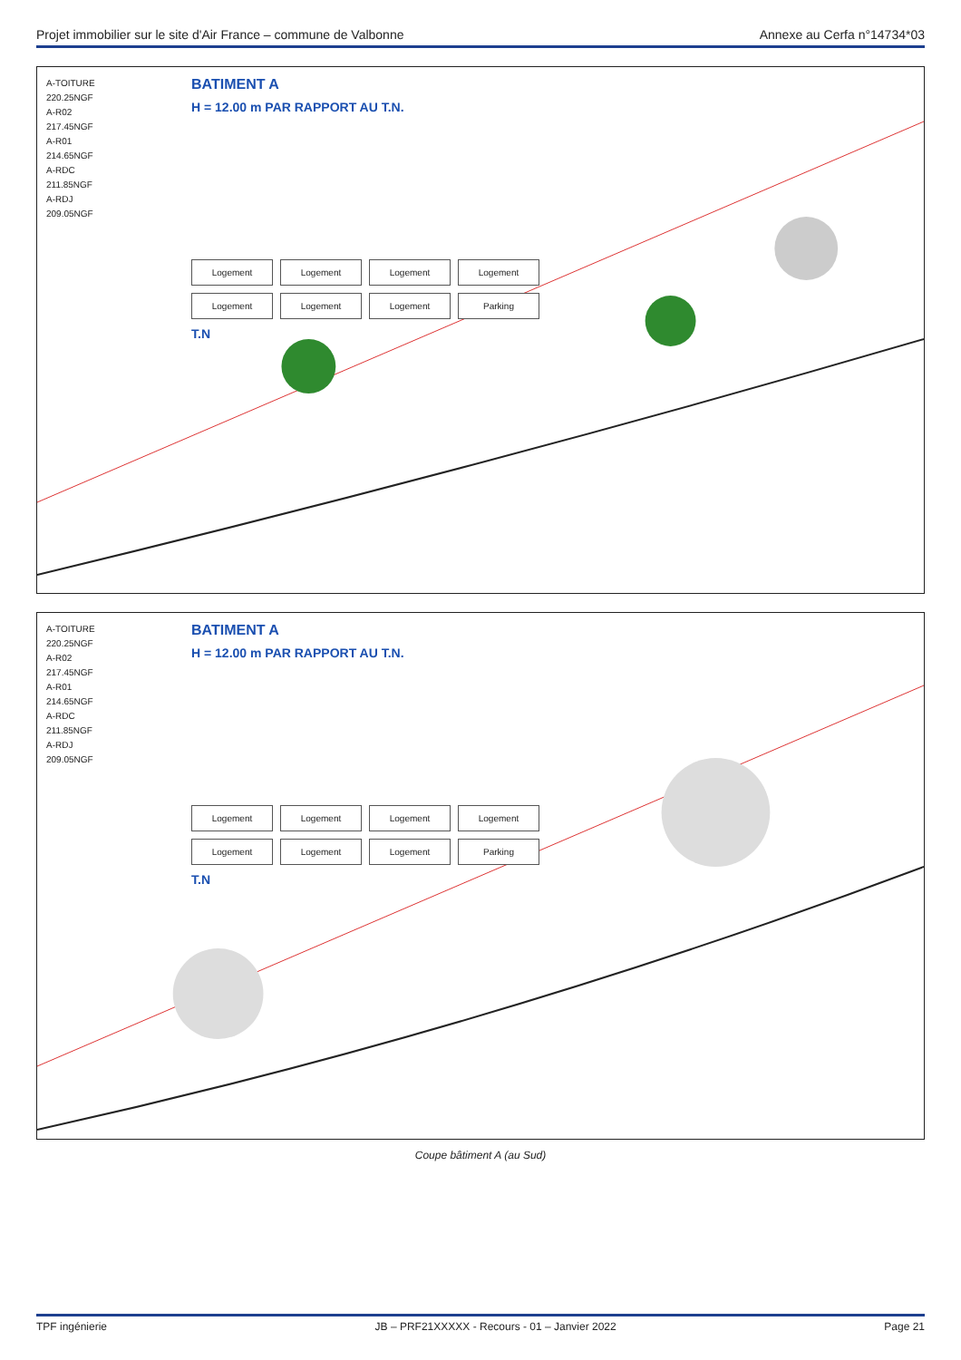Projet immobilier sur le site d'Air France – commune de Valbonne Annexe au Cerfa n°14734*03
A-TOITURE
220.25NGF
A-R02
217.45NGF
A-R01
214.65NGF
A-RDC
211.85NGF
A-RDJ
209.05NGF
BATIMENT A
H = 12.00 m PAR RAPPORT AU T.N.
Logement Logement Logement Logement Logement Logement Logement Parking
T.N
A-TOITURE
220.25NGF
A-R02
217.45NGF
A-R01
214.65NGF
A-RDC
211.85NGF
A-RDJ
209.05NGF
BATIMENT A
H = 12.00 m PAR RAPPORT AU T.N.
Logement Logement Logement Logement Logement Logement Logement Parking
T.N
Coupe bâtiment A (au Sud)
TPF ingénierie JB – PRF21XXXXX - Recours - 01 – Janvier 2022 Page 21